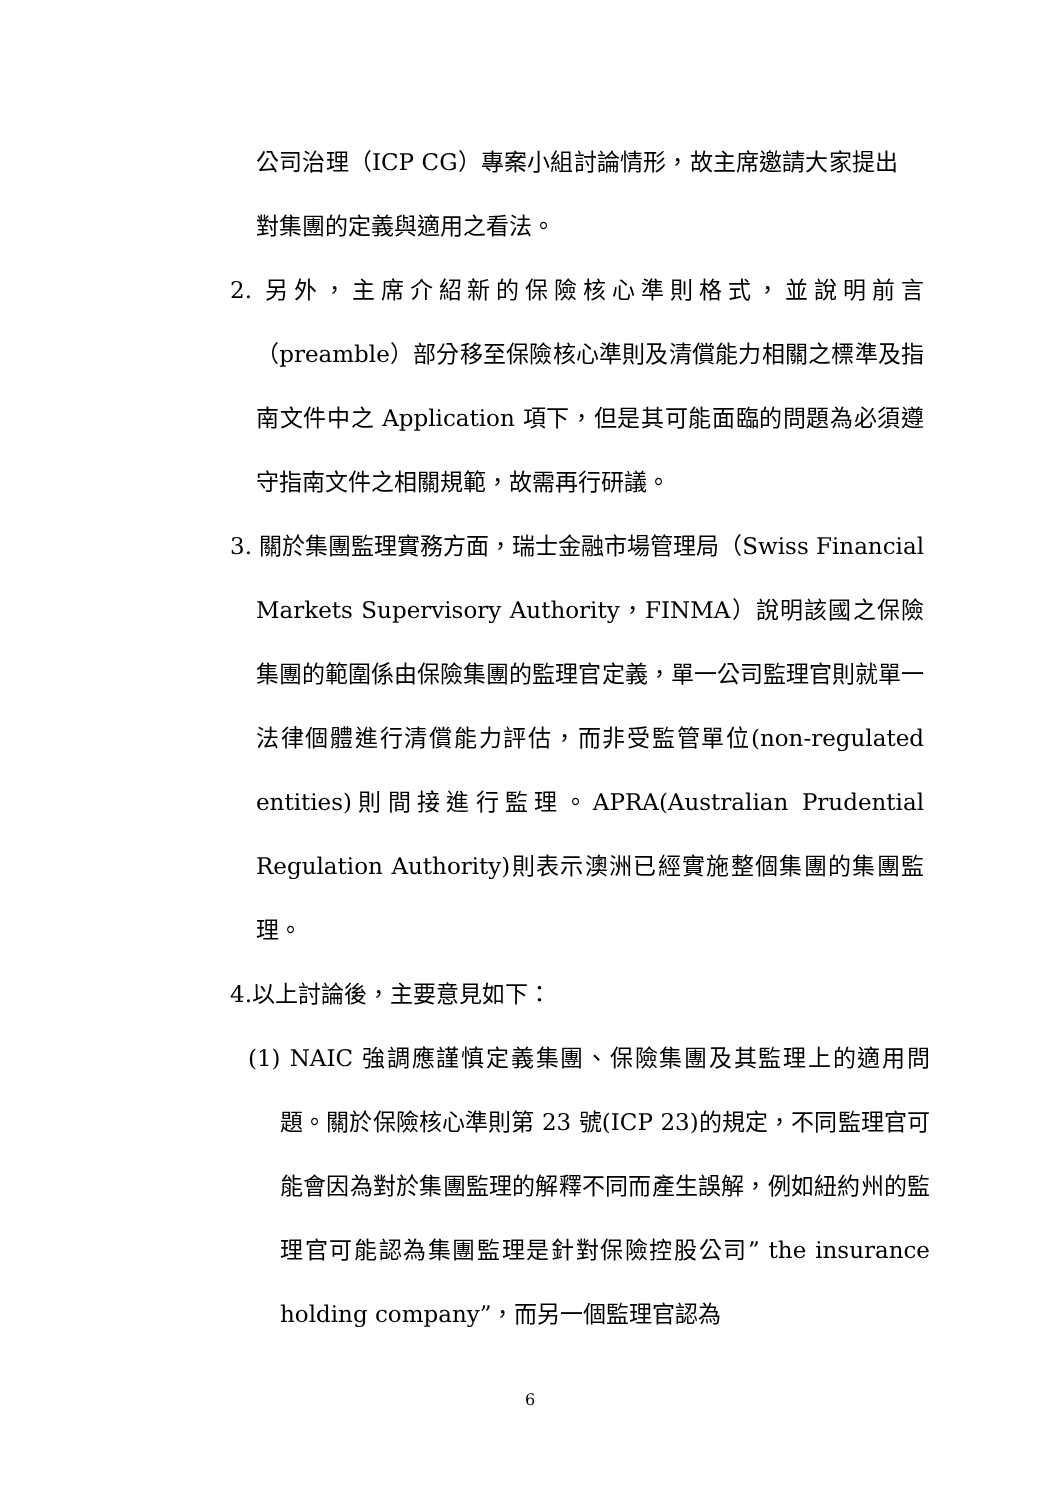公司治理（ICP CG）專案小組討論情形，故主席邀請大家提出對集團的定義與適用之看法。
2. 另外，主席介紹新的保險核心準則格式，並說明前言（preamble）部分移至保險核心準則及清償能力相關之標準及指南文件中之 Application 項下，但是其可能面臨的問題為必須遵守指南文件之相關規範，故需再行研議。
3. 關於集團監理實務方面，瑞士金融市場管理局（Swiss Financial Markets Supervisory Authority，FINMA）說明該國之保險集團的範圍係由保險集團的監理官定義，單一公司監理官則就單一法律個體進行清償能力評估，而非受監管單位(non-regulated entities)則間接進行監理。APRA(Australian Prudential Regulation Authority)則表示澳洲已經實施整個集團的集團監理。
4.以上討論後，主要意見如下：
(1) NAIC 強調應謹慎定義集團、保險集團及其監理上的適用問題。關於保險核心準則第 23 號(ICP 23)的規定，不同監理官可能會因為對於集團監理的解釋不同而產生誤解，例如紐約州的監理官可能認為集團監理是針對保險控股公司” the insurance holding company”，而另一個監理官認為
6